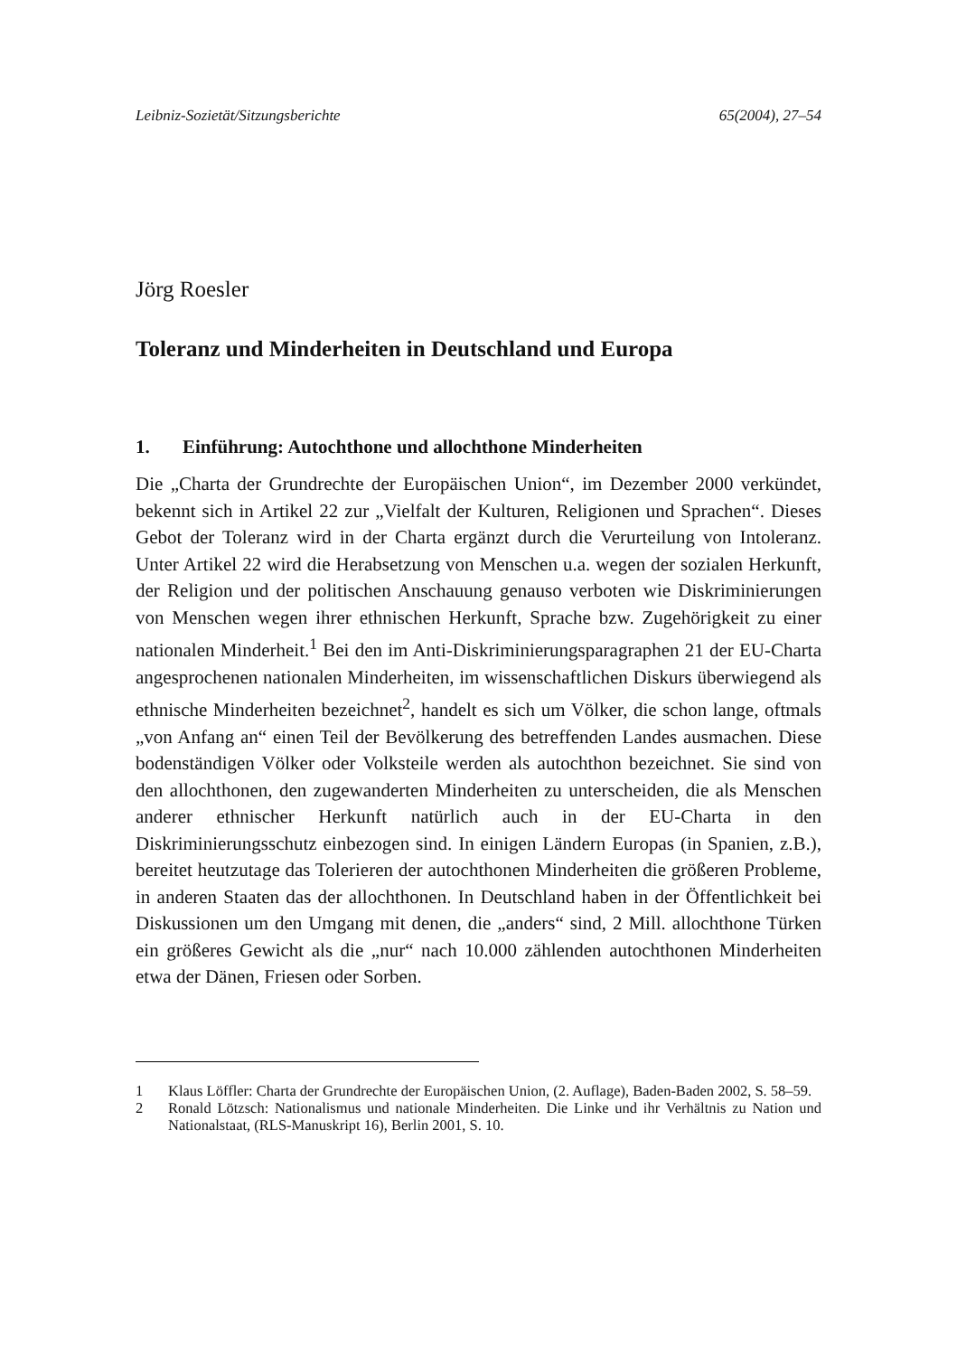Leibniz-Sozietät/Sitzungsberichte 65(2004), 27–54
Jörg Roesler
Toleranz und Minderheiten in Deutschland und Europa
1. Einführung: Autochthone und allochthone Minderheiten
Die „Charta der Grundrechte der Europäischen Union“, im Dezember 2000 verkündet, bekennt sich in Artikel 22 zur „Vielfalt der Kulturen, Religionen und Sprachen“. Dieses Gebot der Toleranz wird in der Charta ergänzt durch die Verurteilung von Intoleranz. Unter Artikel 22 wird die Herabsetzung von Menschen u.a. wegen der sozialen Herkunft, der Religion und der politischen Anschauung genauso verboten wie Diskriminierungen von Menschen wegen ihrer ethnischen Herkunft, Sprache bzw. Zugehörigkeit zu einer nationalen Minderheit.<sup>1</sup> Bei den im Anti-Diskriminierungsparagraphen 21 der EU-Charta angesprochenen nationalen Minderheiten, im wissenschaftlichen Diskurs überwiegend als ethnische Minderheiten bezeichnet<sup>2</sup>, handelt es sich um Völker, die schon lange, oftmals „von Anfang an“ einen Teil der Bevölkerung des betreffenden Landes ausmachen. Diese bodenständigen Völker oder Volksteile werden als autochthon bezeichnet. Sie sind von den allochthonen, den zugewanderten Minderheiten zu unterscheiden, die als Menschen anderer ethnischer Herkunft natürlich auch in der EU-Charta in den Diskriminierungsschutz einbezogen sind. In einigen Ländern Europas (in Spanien, z.B.), bereitet heutzutage das Tolerieren der autochthonen Minderheiten die größeren Probleme, in anderen Staaten das der allochthonen. In Deutschland haben in der Öffentlichkeit bei Diskussionen um den Umgang mit denen, die „anders“ sind, 2 Mill. allochthone Türken ein größeres Gewicht als die „nur“ nach 10.000 zählenden autochthonen Minderheiten etwa der Dänen, Friesen oder Sorben.
1 Klaus Löffler: Charta der Grundrechte der Europäischen Union, (2. Auflage), Baden-Baden 2002, S. 58–59.
2 Ronald Lötzsch: Nationalismus und nationale Minderheiten. Die Linke und ihr Verhältnis zu Nation und Nationalstaat, (RLS-Manuskript 16), Berlin 2001, S. 10.